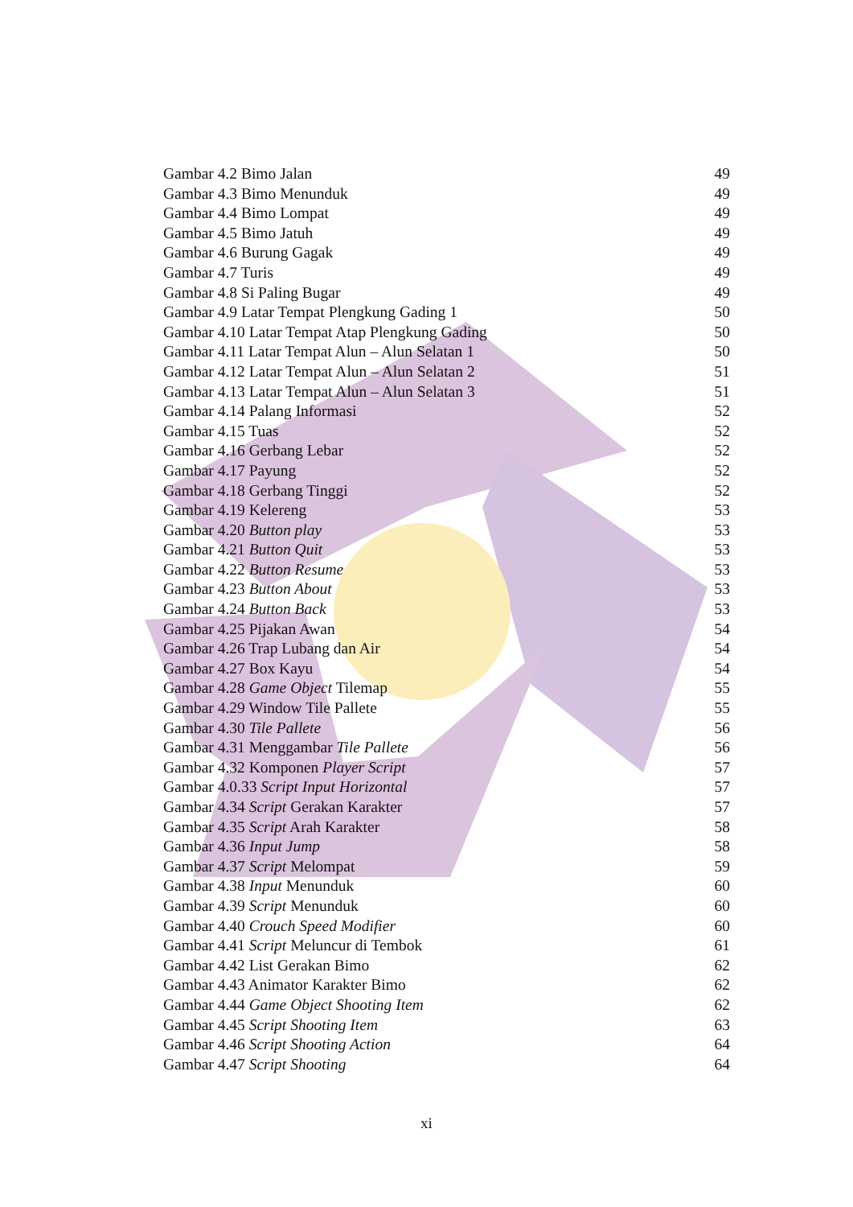Gambar 4.2 Bimo Jalan 49
Gambar 4.3 Bimo Menunduk 49
Gambar 4.4 Bimo Lompat 49
Gambar 4.5 Bimo Jatuh 49
Gambar 4.6 Burung Gagak 49
Gambar 4.7 Turis 49
Gambar 4.8 Si Paling Bugar 49
Gambar 4.9 Latar Tempat Plengkung Gading 1 50
Gambar 4.10 Latar Tempat Atap Plengkung Gading 50
Gambar 4.11 Latar Tempat Alun – Alun Selatan 1 50
Gambar 4.12 Latar Tempat Alun – Alun Selatan 2 51
Gambar 4.13 Latar Tempat Alun – Alun Selatan 3 51
Gambar 4.14 Palang Informasi 52
Gambar 4.15 Tuas 52
Gambar 4.16 Gerbang Lebar 52
Gambar 4.17 Payung 52
Gambar 4.18 Gerbang Tinggi 52
Gambar 4.19 Kelereng 53
Gambar 4.20 Button play 53
Gambar 4.21 Button Quit 53
Gambar 4.22 Button Resume 53
Gambar 4.23 Button About 53
Gambar 4.24 Button Back 53
Gambar 4.25 Pijakan Awan 54
Gambar 4.26 Trap Lubang dan Air 54
Gambar 4.27 Box Kayu 54
Gambar 4.28 Game Object Tilemap 55
Gambar 4.29 Window Tile Pallete 55
Gambar 4.30 Tile Pallete 56
Gambar 4.31 Menggambar Tile Pallete 56
Gambar 4.32 Komponen Player Script 57
Gambar 4.0.33 Script Input Horizontal 57
Gambar 4.34 Script Gerakan Karakter 57
Gambar 4.35 Script Arah Karakter 58
Gambar 4.36 Input Jump 58
Gambar 4.37 Script Melompat 59
Gambar 4.38 Input Menunduk 60
Gambar 4.39 Script Menunduk 60
Gambar 4.40 Crouch Speed Modifier 60
Gambar 4.41 Script Meluncur di Tembok 61
Gambar 4.42 List Gerakan Bimo 62
Gambar 4.43 Animator Karakter Bimo 62
Gambar 4.44 Game Object Shooting Item 62
Gambar 4.45 Script Shooting Item 63
Gambar 4.46 Script Shooting Action 64
Gambar 4.47 Script Shooting 64
xi